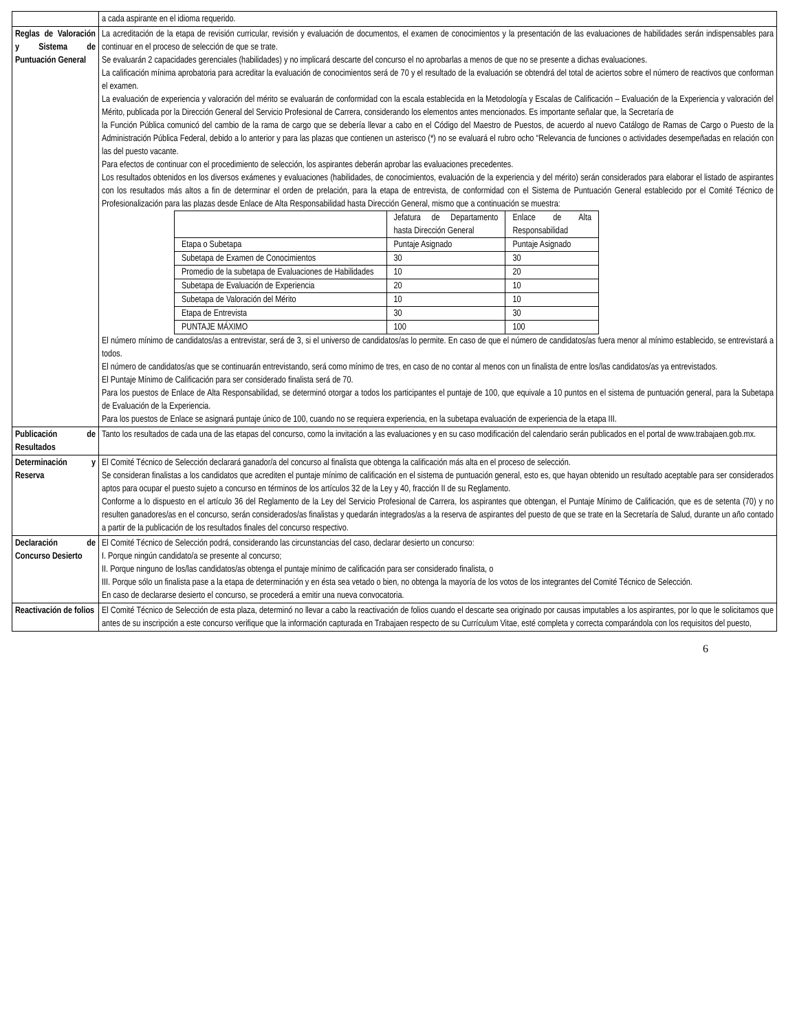| | a cada aspirante en el idioma requerido. |
| Reglas de Valoración y Sistema de Puntuación General | La acreditación de la etapa de revisión curricular, revisión y evaluación de documentos, el examen de conocimientos y la presentación de las evaluaciones de habilidades serán indispensables para continuar en el proceso de selección de que se trate. Se evaluarán 2 capacidades gerenciales (habilidades) y no implicará descarte del concurso el no aprobarlas a menos de que no se presente a dichas evaluaciones. La calificación mínima aprobatoria para acreditar la evaluación de conocimientos será de 70 y el resultado de la evaluación se obtendrá del total de aciertos sobre el número de reactivos que conforman el examen. La evaluación de experiencia y valoración del mérito se evaluarán de conformidad con la escala establecida en la Metodología y Escalas de Calificación – Evaluación de la Experiencia y valoración del Mérito, publicada por la Dirección General del Servicio Profesional de Carrera, considerando los elementos antes mencionados. Es importante señalar que, la Secretaría de la Función Pública comunicó del cambio de la rama de cargo que se debería llevar a cabo en el Código del Maestro de Puestos, de acuerdo al nuevo Catálogo de Ramas de Cargo o Puesto de la Administración Pública Federal, debido a lo anterior y para las plazas que contienen un asterisco (*) no se evaluará el rubro ocho “Relevancia de funciones o actividades desempeñadas en relación con las del puesto vacante. Para efectos de continuar con el procedimiento de selección, los aspirantes deberán aprobar las evaluaciones precedentes. Los resultados obtenidos en los diversos exámenes y evaluaciones (habilidades, de conocimientos, evaluación de la experiencia y del mérito) serán considerados para elaborar el listado de aspirantes con los resultados más altos a fin de determinar el orden de prelación, para la etapa de entrevista, de conformidad con el Sistema de Puntuación General establecido por el Comité Técnico de Profesionalización para las plazas desde Enlace de Alta Responsabilidad hasta Dirección General, mismo que a continuación se muestra: / / Jefatura de Departamento hasta Dirección General / Enlace de Alta Responsabilidad / / Etapa o Subetapa / Puntaje Asignado / Puntaje Asignado / / Subetapa de Examen de Conocimientos / 30 / 30 / / Promedio de la subetapa de Evaluaciones de Habilidades / 10 / 20 / / Subetapa de Evaluación de Experiencia / 20 / 10 / / Subetapa de Valoración del Mérito / 10 / 10 / / Etapa de Entrevista / 30 / 30 / / PUNTAJE MÁXIMO / 100 / 100 / El número mínimo de candidatos/as a entrevistar, será de 3, si el universo de candidatos/as lo permite. En caso de que el número de candidatos/as fuera menor al mínimo establecido, se entrevistará a todos. El número de candidatos/as que se continuarán entrevistando, será como mínimo de tres, en caso de no contar al menos con un finalista de entre los/las candidatos/as ya entrevistados. El Puntaje Mínimo de Calificación para ser considerado finalista será de 70. Para los puestos de Enlace de Alta Responsabilidad, se determinó otorgar a todos los participantes el puntaje de 100, que equivale a 10 puntos en el sistema de puntuación general, para la Subetapa de Evaluación de la Experiencia. Para los puestos de Enlace se asignará puntaje único de 100, cuando no se requiera experiencia, en la subetapa evaluación de experiencia de la etapa III. |
| Publicación de Resultados | Tanto los resultados de cada una de las etapas del concurso, como la invitación a las evaluaciones y en su caso modificación del calendario serán publicados en el portal de www.trabajaen.gob.mx. |
| Determinación y Reserva | El Comité Técnico de Selección declarará ganador/a del concurso al finalista que obtenga la calificación más alta en el proceso de selección. Se consideran finalistas a los candidatos que acrediten el puntaje mínimo de calificación en el sistema de puntuación general, esto es, que hayan obtenido un resultado aceptable para ser considerados aptos para ocupar el puesto sujeto a concurso en términos de los artículos 32 de la Ley y 40, fracción II de su Reglamento. Conforme a lo dispuesto en el artículo 36 del Reglamento de la Ley del Servicio Profesional de Carrera, los aspirantes que obtengan, el Puntaje Mínimo de Calificación, que es de setenta (70) y no resulten ganadores/as en el concurso, serán considerados/as finalistas y quedarán integrados/as a la reserva de aspirantes del puesto de que se trate en la Secretaría de Salud, durante un año contado a partir de la publicación de los resultados finales del concurso respectivo. |
| Declaración de Concurso Desierto | El Comité Técnico de Selección podrá, considerando las circunstancias del caso, declarar desierto un concurso: I. Porque ningún candidato/a se presente al concurso; II. Porque ninguno de los/las candidatos/as obtenga el puntaje mínimo de calificación para ser considerado finalista, o III. Porque sólo un finalista pase a la etapa de determinación y en ésta sea vetado o bien, no obtenga la mayoría de los votos de los integrantes del Comité Técnico de Selección. En caso de declararse desierto el concurso, se procederá a emitir una nueva convocatoria. |
| Reactivación de folios | El Comité Técnico de Selección de esta plaza, determinó no llevar a cabo la reactivación de folios cuando el descarte sea originado por causas imputables a los aspirantes, por lo que le solicitamos que antes de su inscripción a este concurso verifique que la información capturada en Trabajaen respecto de su Currículum Vitae, esté completa y correcta comparándola con los requisitos del puesto, |
6